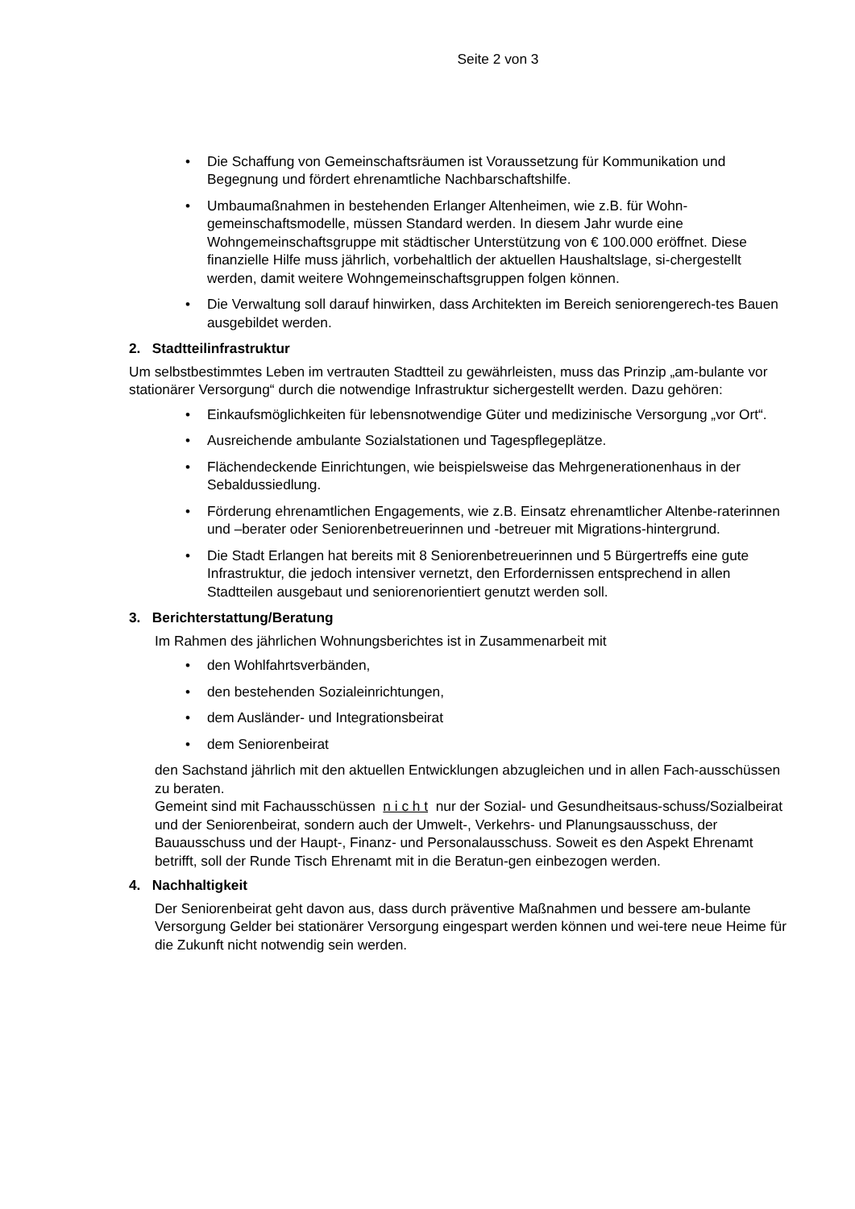Seite 2 von 3
• Die Schaffung von Gemeinschaftsräumen ist Voraussetzung für Kommunikation und Begegnung und fördert ehrenamtliche Nachbarschaftshilfe.
• Umbaumaßnahmen in bestehenden Erlanger Altenheimen, wie z.B. für Wohn-gemeinschaftsmodelle, müssen Standard werden. In diesem Jahr wurde eine Wohngemeinschaftsgruppe mit städtischer Unterstützung von € 100.000 eröffnet. Diese finanzielle Hilfe muss jährlich, vorbehaltlich der aktuellen Haushaltslage, si-chergestellt werden, damit weitere Wohngemeinschaftsgruppen folgen können.
• Die Verwaltung soll darauf hinwirken, dass Architekten im Bereich seniorengerech-tes Bauen ausgebildet werden.
2. Stadtteilinfrastruktur
Um selbstbestimmtes Leben im vertrauten Stadtteil zu gewährleisten, muss das Prinzip „am-bulante vor stationärer Versorgung“ durch die notwendige Infrastruktur sichergestellt werden. Dazu gehören:
• Einkaufsmöglichkeiten für lebensnotwendige Güter und medizinische Versorgung „vor Ort“.
• Ausreichende ambulante Sozialstationen und Tagespflegeplätze.
• Flächendeckende Einrichtungen, wie beispielsweise das Mehrgenerationenhaus in der Sebaldussiedlung.
• Förderung ehrenamtlichen Engagements, wie z.B. Einsatz ehrenamtlicher Altenbe-raterinnen und –berater oder Seniorenbetreuerinnen und -betreuer mit Migrations-hintergrund.
• Die Stadt Erlangen hat bereits mit 8 Seniorenbetreuerinnen und 5 Bürgertreffs eine gute Infrastruktur, die jedoch intensiver vernetzt, den Erfordernissen entsprechend in allen Stadtteilen ausgebaut und seniorenorientiert genutzt werden soll.
3. Berichterstattung/Beratung
Im Rahmen des jährlichen Wohnungsberichtes ist in Zusammenarbeit mit
• den Wohlfahrtsverbänden,
• den bestehenden Sozialeinrichtungen,
• dem Ausländer- und Integrationsbeirat
• dem Seniorenbeirat
den Sachstand jährlich mit den aktuellen Entwicklungen abzugleichen und in allen Fach-ausschüssen zu beraten.
Gemeint sind mit Fachausschüssen n i c h t nur der Sozial- und Gesundheitsaus-schuss/Sozialbeirat und der Seniorenbeirat, sondern auch der Umwelt-, Verkehrs- und Planungsausschuss, der Bauausschuss und der Haupt-, Finanz- und Personalausschuss. Soweit es den Aspekt Ehrenamt betrifft, soll der Runde Tisch Ehrenamt mit in die Beratun-gen einbezogen werden.
4. Nachhaltigkeit
Der Seniorenbeirat geht davon aus, dass durch präventive Maßnahmen und bessere am-bulante Versorgung Gelder bei stationärer Versorgung eingespart werden können und wei-tere neue Heime für die Zukunft nicht notwendig sein werden.